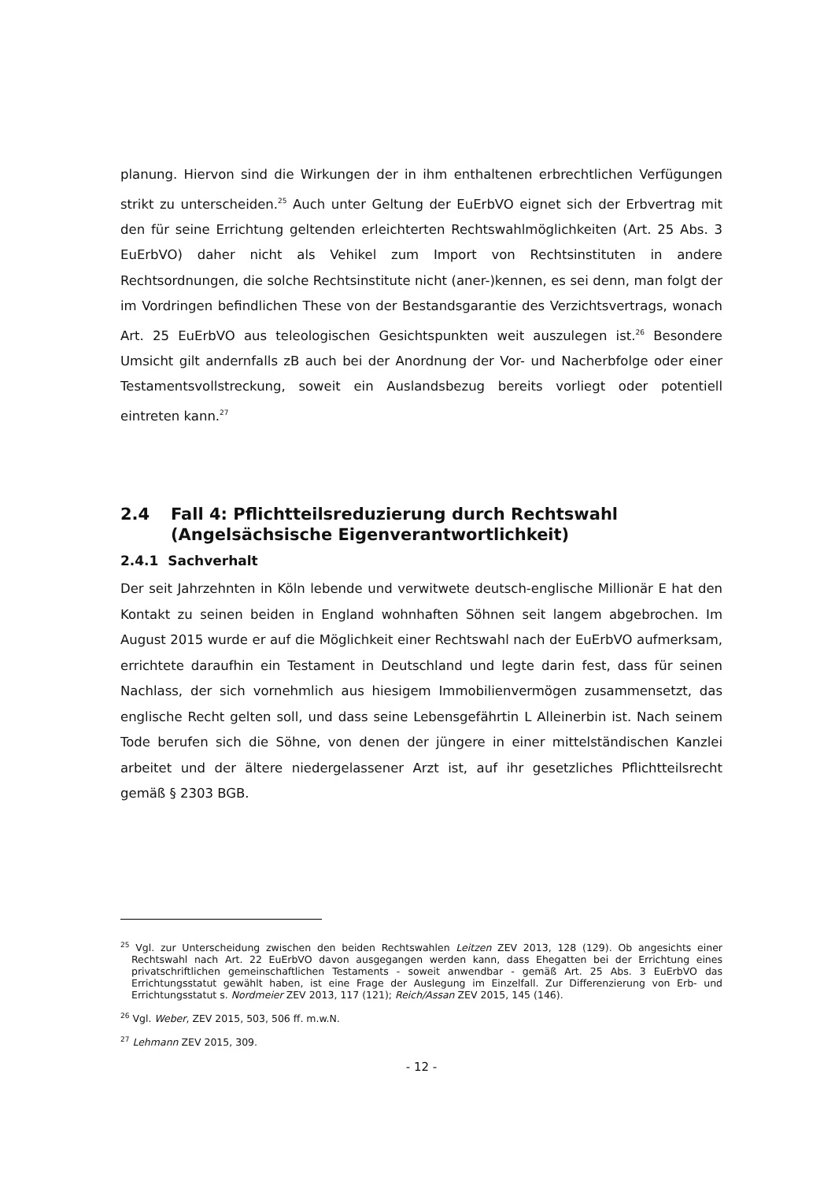planung. Hiervon sind die Wirkungen der in ihm enthaltenen erbrechtlichen Verfügungen strikt zu unterscheiden.<sup>25</sup> Auch unter Geltung der EuErbVO eignet sich der Erbvertrag mit den für seine Errichtung geltenden erleichterten Rechtswahlmöglichkeiten (Art. 25 Abs. 3 EuErbVO) daher nicht als Vehikel zum Import von Rechtsinstituten in andere Rechtsordnungen, die solche Rechtsinstitute nicht (aner-)kennen, es sei denn, man folgt der im Vordringen befindlichen These von der Bestandsgarantie des Verzichtsvertrags, wonach Art. 25 EuErbVO aus teleologischen Gesichtspunkten weit auszulegen ist.<sup>26</sup> Besondere Umsicht gilt andernfalls zB auch bei der Anordnung der Vor- und Nacherbfolge oder einer Testamentsvollstreckung, soweit ein Auslandsbezug bereits vorliegt oder potentiell eintreten kann.<sup>27</sup>
2.4 Fall 4: Pflichtteilsreduzierung durch Rechtswahl (Angelsächsische Eigenverantwortlichkeit)
2.4.1 Sachverhalt
Der seit Jahrzehnten in Köln lebende und verwitwete deutsch-englische Millionär E hat den Kontakt zu seinen beiden in England wohnhaften Söhnen seit langem abgebrochen. Im August 2015 wurde er auf die Möglichkeit einer Rechtswahl nach der EuErbVO aufmerksam, errichtete daraufhin ein Testament in Deutschland und legte darin fest, dass für seinen Nachlass, der sich vornehmlich aus hiesigem Immobilienvermögen zusammensetzt, das englische Recht gelten soll, und dass seine Lebensgefährtin L Alleinerbin ist. Nach seinem Tode berufen sich die Söhne, von denen der jüngere in einer mittelständischen Kanzlei arbeitet und der ältere niedergelassener Arzt ist, auf ihr gesetzliches Pflichtteilsrecht gemäß § 2303 BGB.
<sup>25</sup> Vgl. zur Unterscheidung zwischen den beiden Rechtswahlen Leitzen ZEV 2013, 128 (129). Ob angesichts einer Rechtswahl nach Art. 22 EuErbVO davon ausgegangen werden kann, dass Ehegatten bei der Errichtung eines privatschriftlichen gemeinschaftlichen Testaments - soweit anwendbar - gemäß Art. 25 Abs. 3 EuErbVO das Errichtungsstatut gewählt haben, ist eine Frage der Auslegung im Einzelfall. Zur Differenzierung von Erb- und Errichtungsstatut s. Nordmeier ZEV 2013, 117 (121); Reich/Assan ZEV 2015, 145 (146).
<sup>26</sup> Vgl. Weber, ZEV 2015, 503, 506 ff. m.w.N.
<sup>27</sup> Lehmann ZEV 2015, 309.
- 12 -